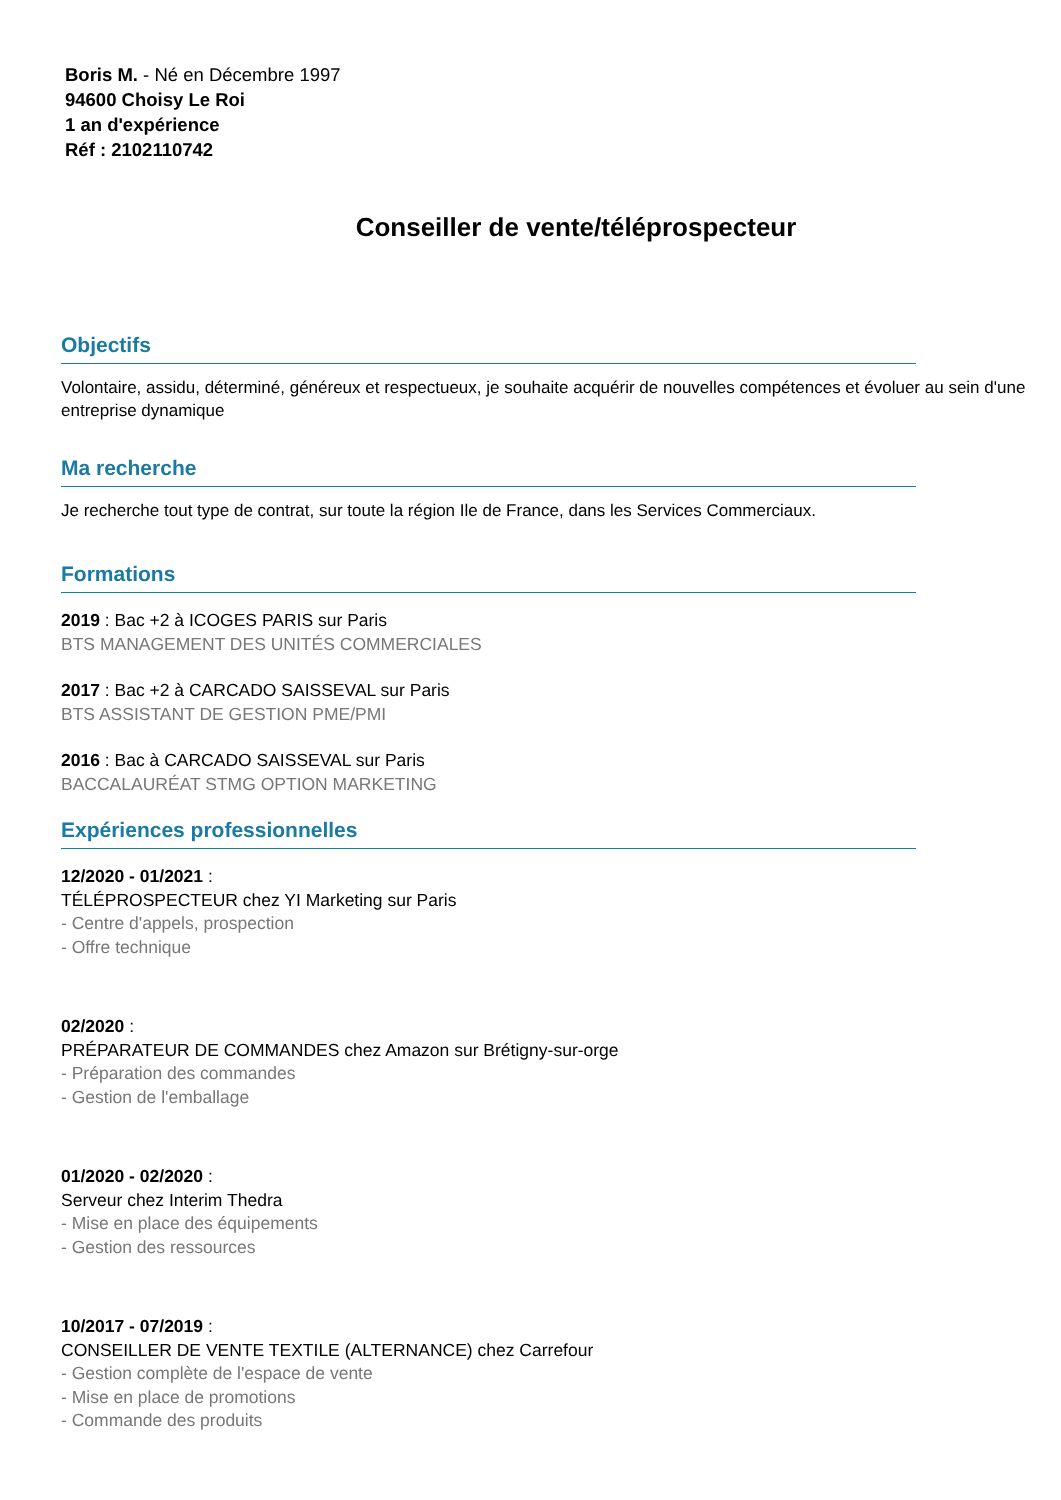Boris M. - Né en Décembre 1997
94600 Choisy Le Roi
1 an d'expérience
Réf : 2102110742
Conseiller de vente/téléprospecteur
Objectifs
Volontaire, assidu, déterminé, généreux et respectueux, je souhaite acquérir de nouvelles compétences et évoluer au sein d'une entreprise dynamique
Ma recherche
Je recherche tout type de contrat, sur toute la région Ile de France, dans les Services Commerciaux.
Formations
2019 : Bac +2 à ICOGES PARIS sur Paris
BTS MANAGEMENT DES UNITÉS COMMERCIALES
2017 : Bac +2 à CARCADO SAISSEVAL sur Paris
BTS ASSISTANT DE GESTION PME/PMI
2016 : Bac à CARCADO SAISSEVAL sur Paris
BACCALAURÉAT STMG OPTION MARKETING
Expériences professionnelles
12/2020 - 01/2021 :
TÉLÉPROSPECTEUR chez YI Marketing sur Paris
- Centre d'appels, prospection
- Offre technique
02/2020 :
PRÉPARATEUR DE COMMANDES chez Amazon sur Brétigny-sur-orge
- Préparation des commandes
- Gestion de l'emballage
01/2020 - 02/2020 :
Serveur chez Interim Thedra
- Mise en place des équipements
- Gestion des ressources
10/2017 - 07/2019 :
CONSEILLER DE VENTE TEXTILE (ALTERNANCE) chez Carrefour
- Gestion complète de l'espace de vente
- Mise en place de promotions
- Commande des produits